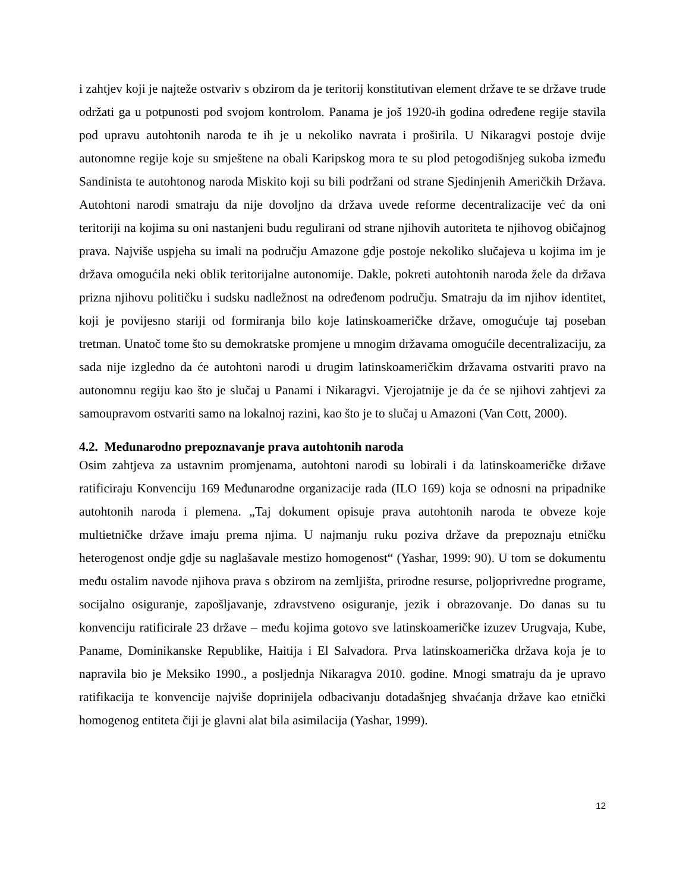i zahtjev koji je najteže ostvariv s obzirom da je teritorij konstitutivan element države te se države trude održati ga u potpunosti pod svojom kontrolom. Panama je još 1920-ih godina određene regije stavila pod upravu autohtonih naroda te ih je u nekoliko navrata i proširila. U Nikaragvi postoje dvije autonomne regije koje su smještene na obali Karipskog mora te su plod petogodišnjeg sukoba između Sandinista te autohtonog naroda Miskito koji su bili podržani od strane Sjedinjenih Američkih Država. Autohtoni narodi smatraju da nije dovoljno da država uvede reforme decentralizacije već da oni teritoriji na kojima su oni nastanjeni budu regulirani od strane njihovih autoriteta te njihovog običajnog prava. Najviše uspjeha su imali na području Amazone gdje postoje nekoliko slučajeva u kojima im je država omogućila neki oblik teritorijalne autonomije. Dakle, pokreti autohtonih naroda žele da država prizna njihovu političku i sudsku nadležnost na određenom području. Smatraju da im njihov identitet, koji je povijesno stariji od formiranja bilo koje latinskoameričke države, omogućuje taj poseban tretman. Unatoč tome što su demokratske promjene u mnogim državama omogućile decentralizaciju, za sada nije izgledno da će autohtoni narodi u drugim latinskoameričkim državama ostvariti pravo na autonomnu regiju kao što je slučaj u Panami i Nikaragvi. Vjerojatnije je da će se njihovi zahtjevi za samoupravom ostvariti samo na lokalnoj razini, kao što je to slučaj u Amazoni (Van Cott, 2000).
4.2. Međunarodno prepoznavanje prava autohtonih naroda
Osim zahtjeva za ustavnim promjenama, autohtoni narodi su lobirali i da latinskoameričke države ratificiraju Konvenciju 169 Međunarodne organizacije rada (ILO 169) koja se odnosni na pripadnike autohtonih naroda i plemena. „Taj dokument opisuje prava autohtonih naroda te obveze koje multietničke države imaju prema njima. U najmanju ruku poziva države da prepoznaju etničku heterogenost ondje gdje su naglašavale mestizo homogenost“ (Yashar, 1999: 90). U tom se dokumentu među ostalim navode njihova prava s obzirom na zemljišta, prirodne resurse, poljoprivredne programe, socijalno osiguranje, zapošljavanje, zdravstveno osiguranje, jezik i obrazovanje. Do danas su tu konvenciju ratificirale 23 države – među kojima gotovo sve latinskoameričke izuzev Urugvaja, Kube, Paname, Dominikanske Republike, Haitija i El Salvadora. Prva latinskoamerička država koja je to napravila bio je Meksiko 1990., a posljednja Nikaragva 2010. godine. Mnogi smatraju da je upravo ratifikacija te konvencije najviše doprinijela odbacivanju dotadašnjeg shvaćanja države kao etnički homogenog entiteta čiji je glavni alat bila asimilacija (Yashar, 1999).
12